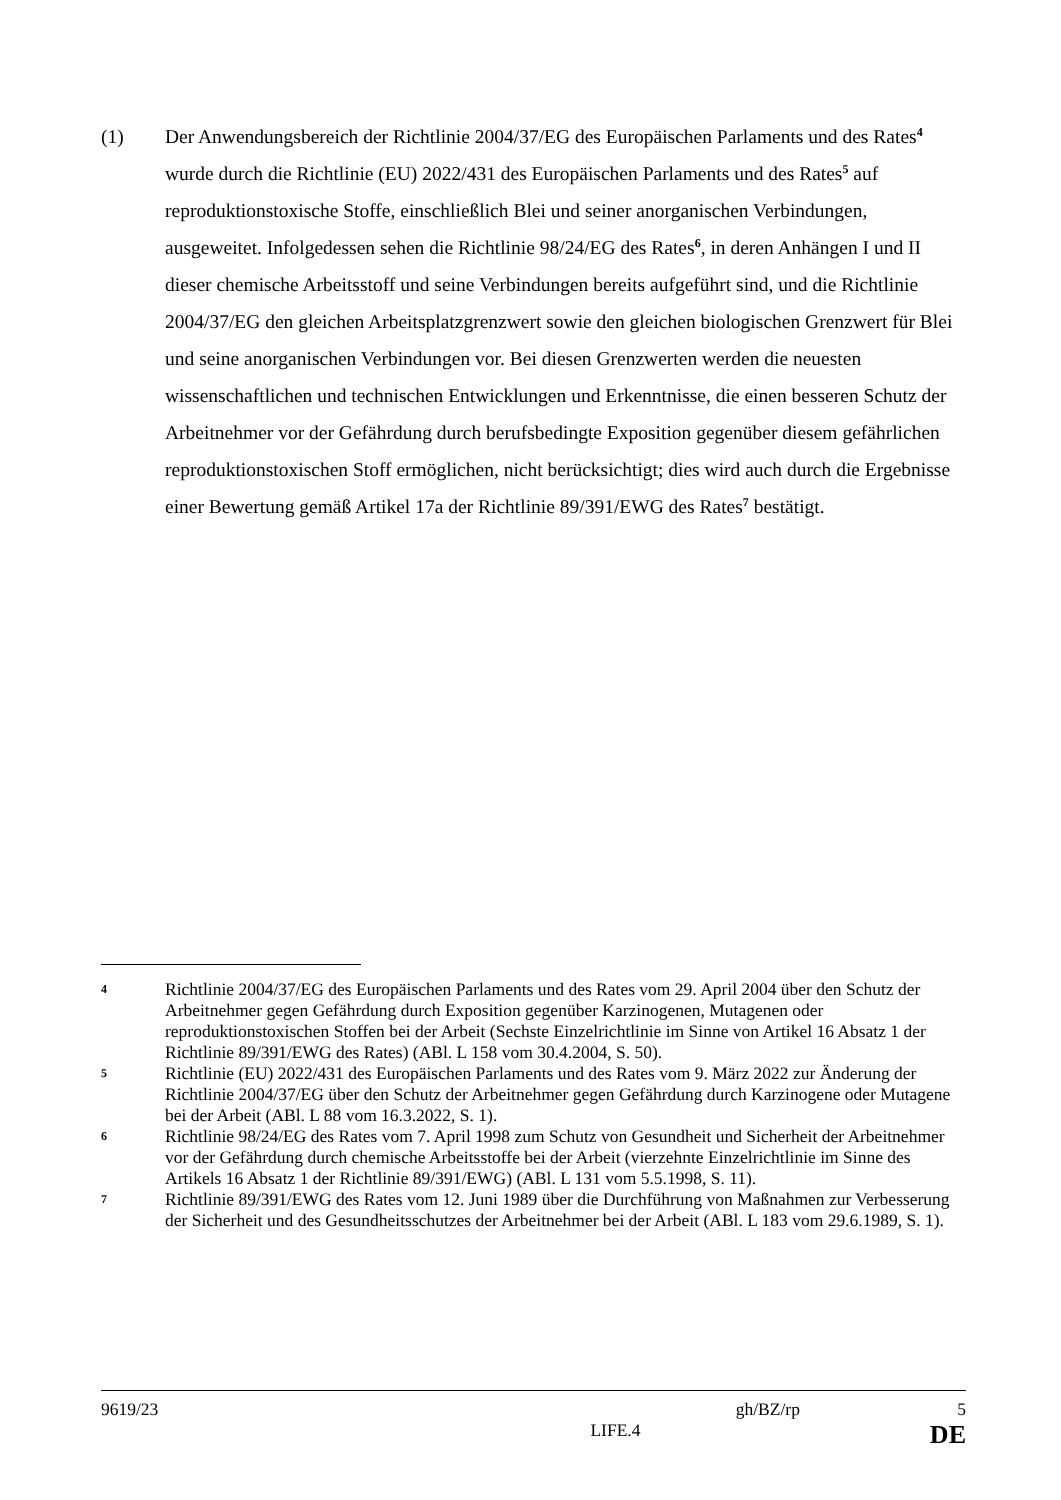(1) Der Anwendungsbereich der Richtlinie 2004/37/EG des Europäischen Parlaments und des Rates<sup>4</sup> wurde durch die Richtlinie (EU) 2022/431 des Europäischen Parlaments und des Rates<sup>5</sup> auf reproduktionstoxische Stoffe, einschließlich Blei und seiner anorganischen Verbindungen, ausgeweitet. Infolgedessen sehen die Richtlinie 98/24/EG des Rates<sup>6</sup>, in deren Anhängen I und II dieser chemische Arbeitsstoff und seine Verbindungen bereits aufgeführt sind, und die Richtlinie 2004/37/EG den gleichen Arbeitsplatzgrenzwert sowie den gleichen biologischen Grenzwert für Blei und seine anorganischen Verbindungen vor. Bei diesen Grenzwerten werden die neuesten wissenschaftlichen und technischen Entwicklungen und Erkenntnisse, die einen besseren Schutz der Arbeitnehmer vor der Gefährdung durch berufsbedingte Exposition gegenüber diesem gefährlichen reproduktionstoxischen Stoff ermöglichen, nicht berücksichtigt; dies wird auch durch die Ergebnisse einer Bewertung gemäß Artikel 17a der Richtlinie 89/391/EWG des Rates<sup>7</sup> bestätigt.
4
Richtlinie 2004/37/EG des Europäischen Parlaments und des Rates vom 29. April 2004 über den Schutz der Arbeitnehmer gegen Gefährdung durch Exposition gegenüber Karzinogenen, Mutagenen oder reproduktionstoxischen Stoffen bei der Arbeit (Sechste Einzelrichtlinie im Sinne von Artikel 16 Absatz 1 der Richtlinie 89/391/EWG des Rates) (ABl. L 158 vom 30.4.2004, S. 50).
5
Richtlinie (EU) 2022/431 des Europäischen Parlaments und des Rates vom 9. März 2022 zur Änderung der Richtlinie 2004/37/EG über den Schutz der Arbeitnehmer gegen Gefährdung durch Karzinogene oder Mutagene bei der Arbeit (ABl. L 88 vom 16.3.2022, S. 1).
6
Richtlinie 98/24/EG des Rates vom 7. April 1998 zum Schutz von Gesundheit und Sicherheit der Arbeitnehmer vor der Gefährdung durch chemische Arbeitsstoffe bei der Arbeit (vierzehnte Einzelrichtlinie im Sinne des Artikels 16 Absatz 1 der Richtlinie 89/391/EWG) (ABl. L 131 vom 5.5.1998, S. 11).
7
Richtlinie 89/391/EWG des Rates vom 12. Juni 1989 über die Durchführung von Maßnahmen zur Verbesserung der Sicherheit und des Gesundheitsschutzes der Arbeitnehmer bei der Arbeit (ABl. L 183 vom 29.6.1989, S. 1).
9619/23 gh/BZ/rp 5
LIFE.4 DE